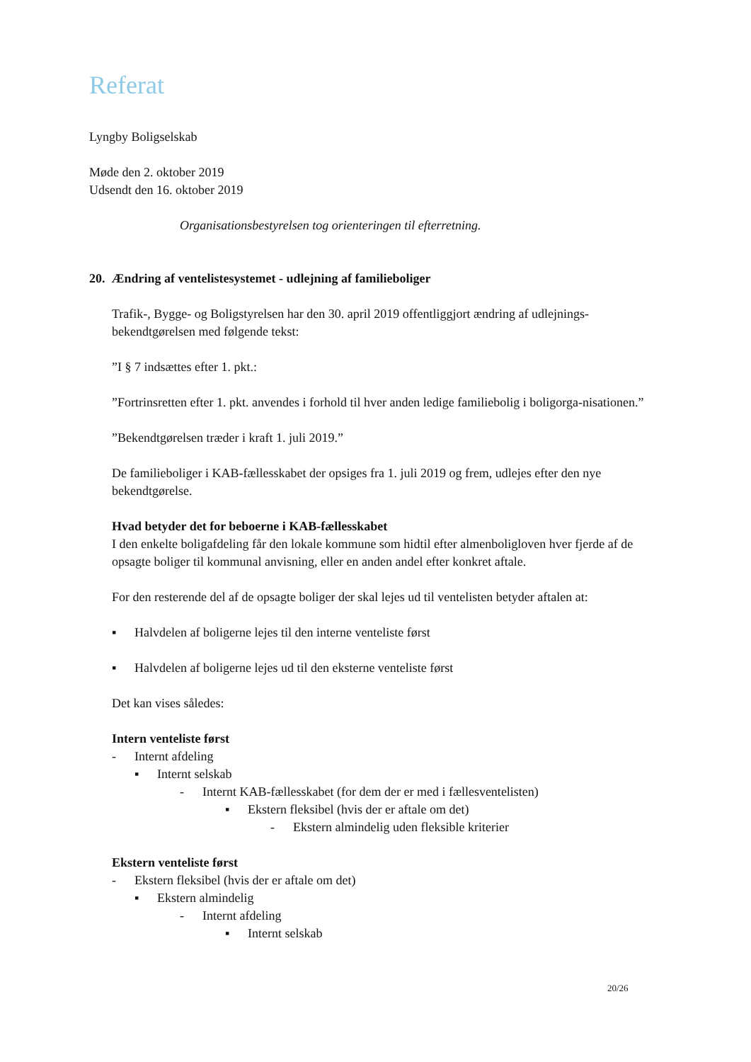Referat
Lyngby Boligselskab
Møde den 2. oktober 2019
Udsendt den 16. oktober 2019
Organisationsbestyrelsen tog orienteringen til efterretning.
20. Ændring af ventelistesystemet - udlejning af familieboliger
Trafik-, Bygge- og Boligstyrelsen har den 30. april 2019 offentliggjort ændring af udlejnings-bekendtgørelsen med følgende tekst:
”I § 7 indsættes efter 1. pkt.:
”Fortrinsretten efter 1. pkt. anvendes i forhold til hver anden ledige familiebolig i boligorga-nisationen.”
”Bekendtgørelsen træder i kraft 1. juli 2019.”
De familieboliger i KAB-fællesskabet der opsiges fra 1. juli 2019 og frem, udlejes efter den nye bekendtgørelse.
Hvad betyder det for beboerne i KAB-fællesskabet
I den enkelte boligafdeling får den lokale kommune som hidtil efter almenboligloven hver fjerde af de opsagte boliger til kommunal anvisning, eller en anden andel efter konkret aftale.
For den resterende del af de opsagte boliger der skal lejes ud til ventelisten betyder aftalen at:
▪ Halvdelen af boligerne lejes til den interne venteliste først
▪ Halvdelen af boligerne lejes ud til den eksterne venteliste først
Det kan vises således:
Intern venteliste først
- Internt afdeling
▪ Internt selskab
- Internt KAB-fællesskabet (for dem der er med i fællesventelisten)
▪ Ekstern fleksibel (hvis der er aftale om det)
- Ekstern almindelig uden fleksible kriterier
Ekstern venteliste først
- Ekstern fleksibel (hvis der er aftale om det)
▪ Ekstern almindelig
- Internt afdeling
▪ Internt selskab
20/26